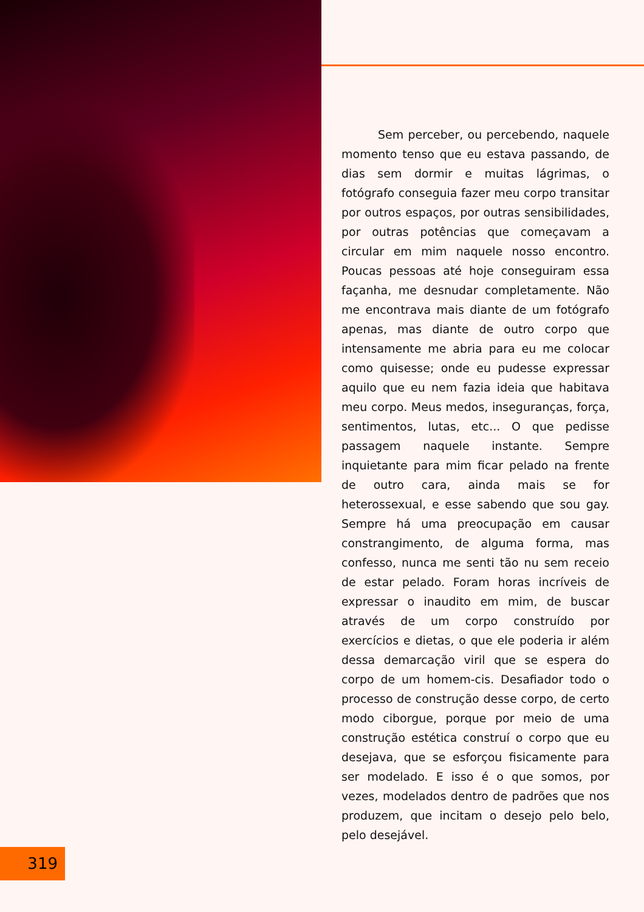Sem perceber, ou percebendo, naquele momento tenso que eu estava passando, de dias sem dormir e muitas lágrimas, o fotógrafo conseguia fazer meu corpo transitar por outros espaços, por outras sensibilidades, por outras potências que começavam a circular em mim naquele nosso encontro. Poucas pessoas até hoje conseguiram essa façanha, me desnudar completamente. Não me encontrava mais diante de um fotógrafo apenas, mas diante de outro corpo que intensamente me abria para eu me colocar como quisesse; onde eu pudesse expressar aquilo que eu nem fazia ideia que habitava meu corpo. Meus medos, inseguranças, força, sentimentos, lutas, etc... O que pedisse passagem naquele instante. Sempre inquietante para mim ficar pelado na frente de outro cara, ainda mais se for heterossexual, e esse sabendo que sou gay. Sempre há uma preocupação em causar constrangimento, de alguma forma, mas confesso, nunca me senti tão nu sem receio de estar pelado. Foram horas incríveis de expressar o inaudito em mim, de buscar através de um corpo construído por exercícios e dietas, o que ele poderia ir além dessa demarcação viril que se espera do corpo de um homem-cis. Desafiador todo o processo de construção desse corpo, de certo modo ciborgue, porque por meio de uma construção estética construí o corpo que eu desejava, que se esforçou fisicamente para ser modelado. E isso é o que somos, por vezes, modelados dentro de padrões que nos produzem, que incitam o desejo pelo belo, pelo desejável.
319